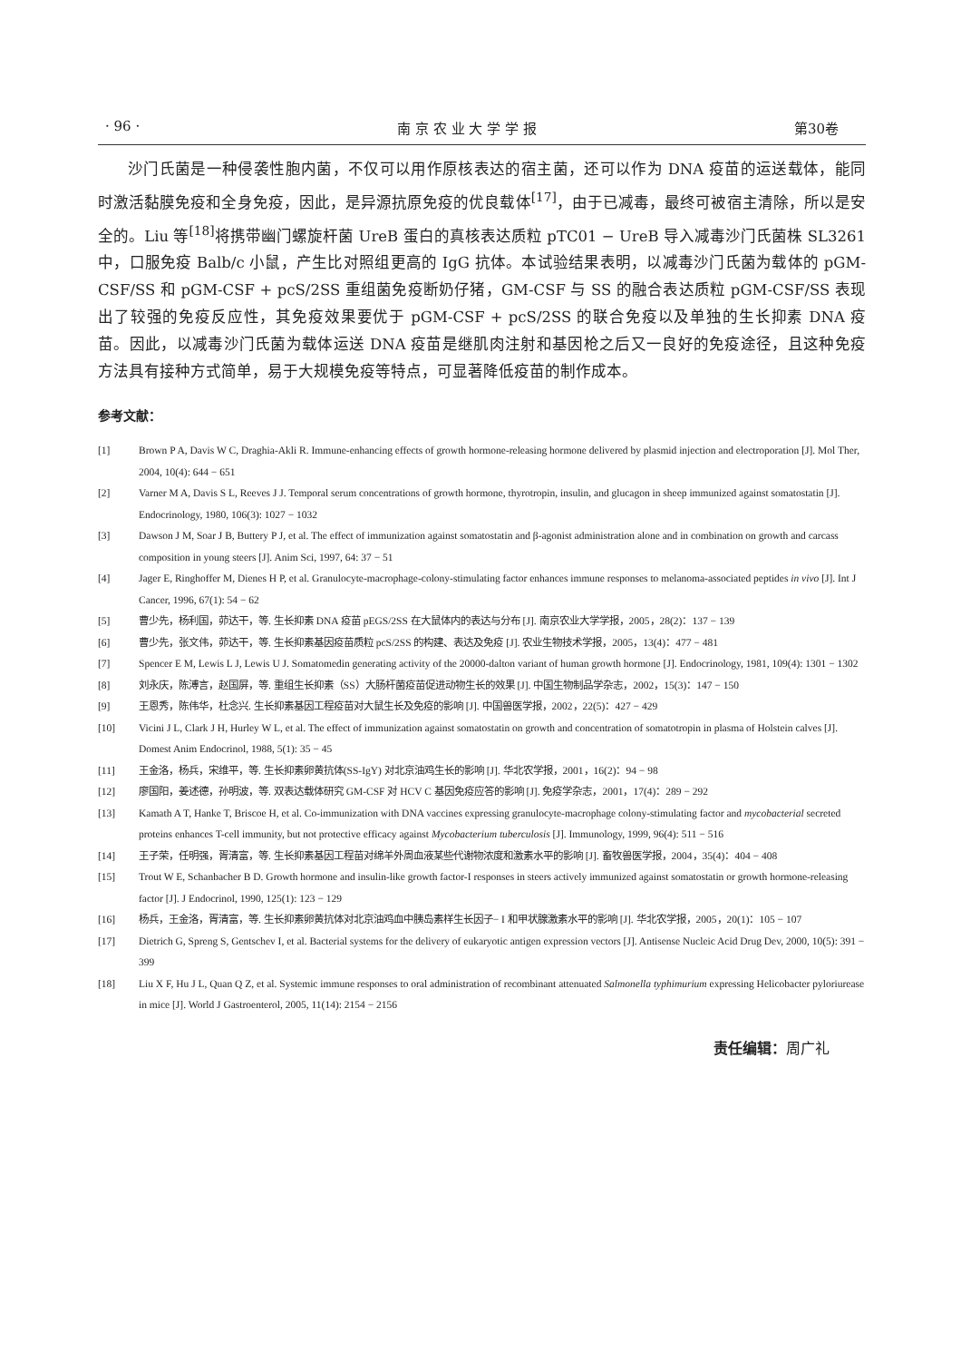· 96 · 南 京 农 业 大 学 学 报 第30卷
沙门氏菌是一种侵袭性胞内菌，不仅可以用作原核表达的宿主菌，还可以作为 DNA 疫苗的运送载体，能同时激活黏膜免疫和全身免疫，因此，是异源抗原免疫的优良载体<sup>[17]</sup>，由于已减毒，最终可被宿主清除，所以是安全的。Liu 等<sup>[18]</sup>将携带幽门螺旋杆菌 UreB 蛋白的真核表达质粒 pTC01 − UreB 导入减毒沙门氏菌株 SL3261 中，口服免疫 Balb/c 小鼠，产生比对照组更高的 IgG 抗体。本试验结果表明，以减毒沙门氏菌为载体的 pGM-CSF/SS 和 pGM-CSF + pcS/2SS 重组菌免疫断奶仔猪，GM-CSF 与 SS 的融合表达质粒 pGM-CSF/SS 表现出了较强的免疫反应性，其免疫效果要优于 pGM-CSF + pcS/2SS 的联合免疫以及单独的生长抑素 DNA 疫苗。因此，以减毒沙门氏菌为载体运送 DNA 疫苗是继肌肉注射和基因枪之后又一良好的免疫途径，且这种免疫方法具有接种方式简单，易于大规模免疫等特点，可显著降低疫苗的制作成本。
参考文献：
[1] Brown P A, Davis W C, Draghia-Akli R. Immune-enhancing effects of growth hormone-releasing hormone delivered by plasmid injection and electroporation [J]. Mol Ther, 2004, 10(4): 644 − 651
[2] Varner M A, Davis S L, Reeves J J. Temporal serum concentrations of growth hormone, thyrotropin, insulin, and glucagon in sheep immunized against somatostatin [J]. Endocrinology, 1980, 106(3): 1027 − 1032
[3] Dawson J M, Soar J B, Buttery P J, et al. The effect of immunization against somatostatin and β-agonist administration alone and in combination on growth and carcass composition in young steers [J]. Anim Sci, 1997, 64: 37 − 51
[4] Jager E, Ringhoffer M, Dienes H P, et al. Granulocyte-macrophage-colony-stimulating factor enhances immune responses to melanoma-associated peptides in vivo [J]. Int J Cancer, 1996, 67(1): 54 − 62
[5] 曹少先，杨利国，茆达干，等. 生长抑素 DNA 疫苗 pEGS/2SS 在大鼠体内的表达与分布 [J]. 南京农业大学学报，2005，28(2)：137 − 139
[6] 曹少先，张文伟，茆达干，等. 生长抑素基因疫苗质粒 pcS/2SS 的构建、表达及免疫 [J]. 农业生物技术学报，2005，13(4)：477 − 481
[7] Spencer E M, Lewis L J, Lewis U J. Somatomedin generating activity of the 20000-dalton variant of human growth hormone [J]. Endocrinology, 1981, 109(4): 1301 − 1302
[8] 刘永庆，陈溥言，赵国屏，等. 重组生长抑素（SS）大肠杆菌疫苗促进动物生长的效果 [J]. 中国生物制品学杂志，2002，15(3)：147 − 150
[9] 王恩秀，陈伟华，杜念兴. 生长抑素基因工程疫苗对大鼠生长及免疫的影响 [J]. 中国兽医学报，2002，22(5)：427 − 429
[10] Vicini J L, Clark J H, Hurley W L, et al. The effect of immunization against somatostatin on growth and concentration of somatotropin in plasma of Holstein calves [J]. Domest Anim Endocrinol, 1988, 5(1): 35 − 45
[11] 王金洛，杨兵，宋维平，等. 生长抑素卵黄抗体(SS-IgY) 对北京油鸡生长的影响 [J]. 华北农学报，2001，16(2)：94 − 98
[12] 廖国阳，姜述德，孙明波，等. 双表达载体研究 GM-CSF 对 HCV C 基因免疫应答的影响 [J]. 免疫学杂志，2001，17(4)：289 − 292
[13] Kamath A T, Hanke T, Briscoe H, et al. Co-immunization with DNA vaccines expressing granulocyte-macrophage colony-stimulating factor and mycobacterial secreted proteins enhances T-cell immunity, but not protective efficacy against Mycobacterium tuberculosis [J]. Immunology, 1999, 96(4): 511 − 516
[14] 王子荣，任明强，胥清富，等. 生长抑素基因工程苗对绵羊外周血液某些代谢物浓度和激素水平的影响 [J]. 畜牧兽医学报，2004，35(4)：404 − 408
[15] Trout W E, Schanbacher B D. Growth hormone and insulin-like growth factor-I responses in steers actively immunized against somatostatin or growth hormone-releasing factor [J]. J Endocrinol, 1990, 125(1): 123 − 129
[16] 杨兵，王金洛，胥清富，等. 生长抑素卵黄抗体对北京油鸡血中胰岛素样生长因子− I 和甲状腺激素水平的影响 [J]. 华北农学报，2005，20(1)：105 − 107
[17] Dietrich G, Spreng S, Gentschev I, et al. Bacterial systems for the delivery of eukaryotic antigen expression vectors [J]. Antisense Nucleic Acid Drug Dev, 2000, 10(5): 391 − 399
[18] Liu X F, Hu J L, Quan Q Z, et al. Systemic immune responses to oral administration of recombinant attenuated Salmonella typhimurium expressing Helicobacter pyloriurease in mice [J]. World J Gastroenterol, 2005, 11(14): 2154 − 2156
责任编辑：周广礼